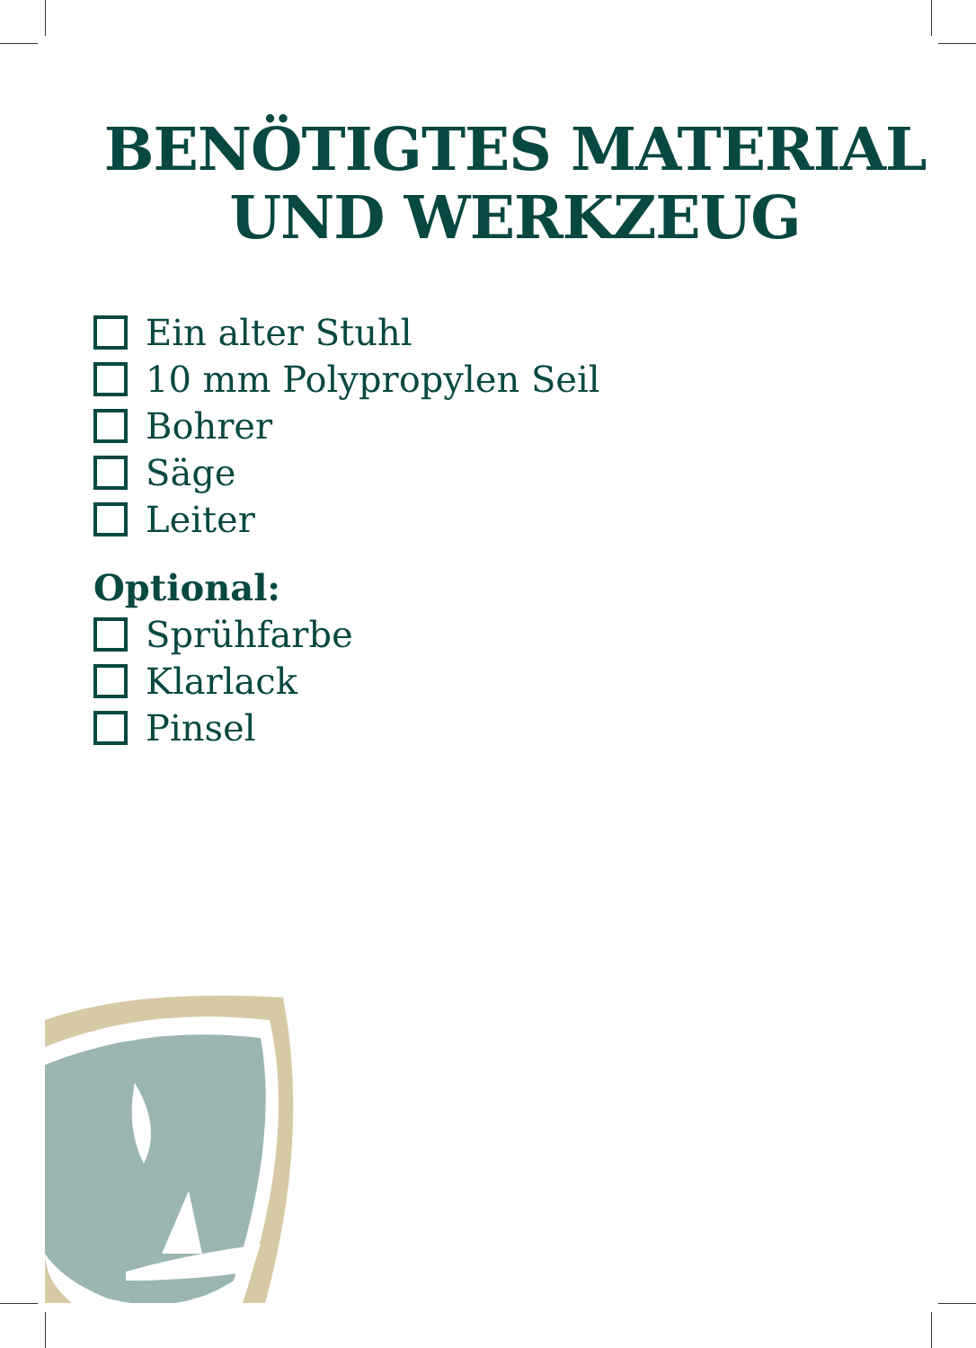BENÖTIGTES MATERIAL
UND WERKZEUG
Ein alter Stuhl
10 mm Polypropylen Seil
Bohrer
Säge
Leiter
Optional:
Sprühfarbe
Klarlack
Pinsel